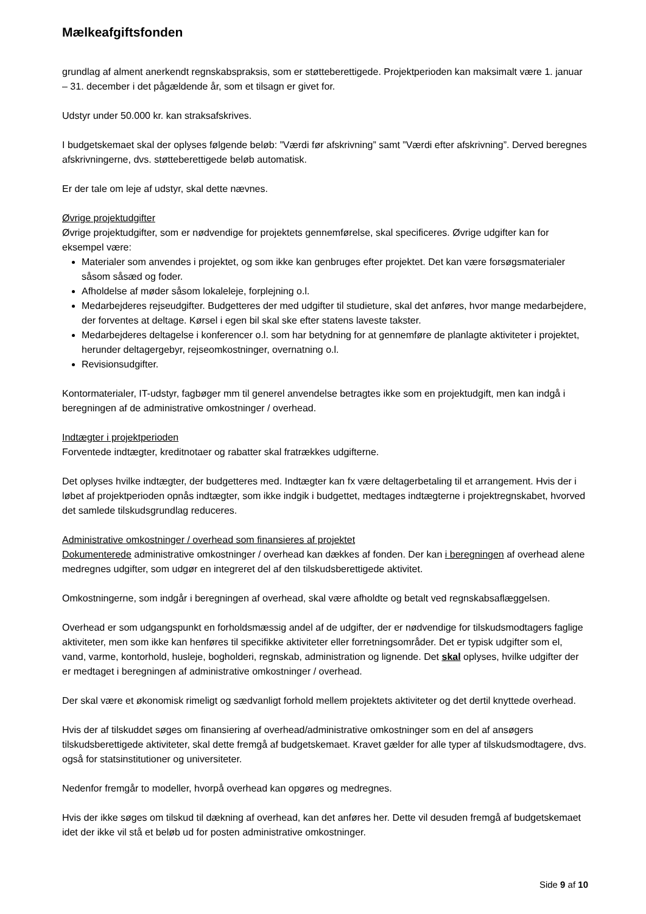Mælkeafgiftsfonden
grundlag af alment anerkendt regnskabspraksis, som er støtteberettigede. Projektperioden kan maksimalt være 1. januar – 31. december i det pågældende år, som et tilsagn er givet for.
Udstyr under 50.000 kr. kan straksafskrives.
I budgetskemaet skal der oplyses følgende beløb: ”Værdi før afskrivning” samt ”Værdi efter afskrivning”. Derved beregnes afskrivningerne, dvs. støtteberettigede beløb automatisk.
Er der tale om leje af udstyr, skal dette nævnes.
Øvrige projektudgifter
Øvrige projektudgifter, som er nødvendige for projektets gennemførelse, skal specificeres. Øvrige udgifter kan for eksempel være:
Materialer som anvendes i projektet, og som ikke kan genbruges efter projektet. Det kan være forsøgsmaterialer såsom såsæd og foder.
Afholdelse af møder såsom lokaleleje, forplejning o.l.
Medarbejderes rejseudgifter. Budgetteres der med udgifter til studieture, skal det anføres, hvor mange medarbejdere, der forventes at deltage. Kørsel i egen bil skal ske efter statens laveste takster.
Medarbejderes deltagelse i konferencer o.l. som har betydning for at gennemføre de planlagte aktiviteter i projektet, herunder deltagergebyr, rejseomkostninger, overnatning o.l.
Revisionsudgifter.
Kontormaterialer, IT-udstyr, fagbøger mm til generel anvendelse betragtes ikke som en projektudgift, men kan indgå i beregningen af de administrative omkostninger / overhead.
Indtægter i projektperioden
Forventede indtægter, kreditnotaer og rabatter skal fratrækkes udgifterne.
Det oplyses hvilke indtægter, der budgetteres med. Indtægter kan fx være deltagerbetaling til et arrangement. Hvis der i løbet af projektperioden opnås indtægter, som ikke indgik i budgettet, medtages indtægterne i projektregnskabet, hvorved det samlede tilskudsgrundlag reduceres.
Administrative omkostninger / overhead som finansieres af projektet
Dokumenterede administrative omkostninger / overhead kan dækkes af fonden. Der kan i beregningen af overhead alene medregnes udgifter, som udgør en integreret del af den tilskudsberettigede aktivitet.
Omkostningerne, som indgår i beregningen af overhead, skal være afholdte og betalt ved regnskabsaflæggelsen.
Overhead er som udgangspunkt en forholdsmæssig andel af de udgifter, der er nødvendige for tilskudsmodtagers faglige aktiviteter, men som ikke kan henføres til specifikke aktiviteter eller forretningsområder. Det er typisk udgifter som el, vand, varme, kontorhold, husleje, bogholderi, regnskab, administration og lignende. Det skal oplyses, hvilke udgifter der er medtaget i beregningen af administrative omkostninger / overhead.
Der skal være et økonomisk rimeligt og sædvanligt forhold mellem projektets aktiviteter og det dertil knyttede overhead.
Hvis der af tilskuddet søges om finansiering af overhead/administrative omkostninger som en del af ansøgers tilskudsberettigede aktiviteter, skal dette fremgå af budgetskemaet. Kravet gælder for alle typer af tilskudsmodtagere, dvs. også for statsinstitutioner og universiteter.
Nedenfor fremgår to modeller, hvorpå overhead kan opgøres og medregnes.
Hvis der ikke søges om tilskud til dækning af overhead, kan det anføres her. Dette vil desuden fremgå af budgetskemaet idet der ikke vil stå et beløb ud for posten administrative omkostninger.
Side 9 af 10